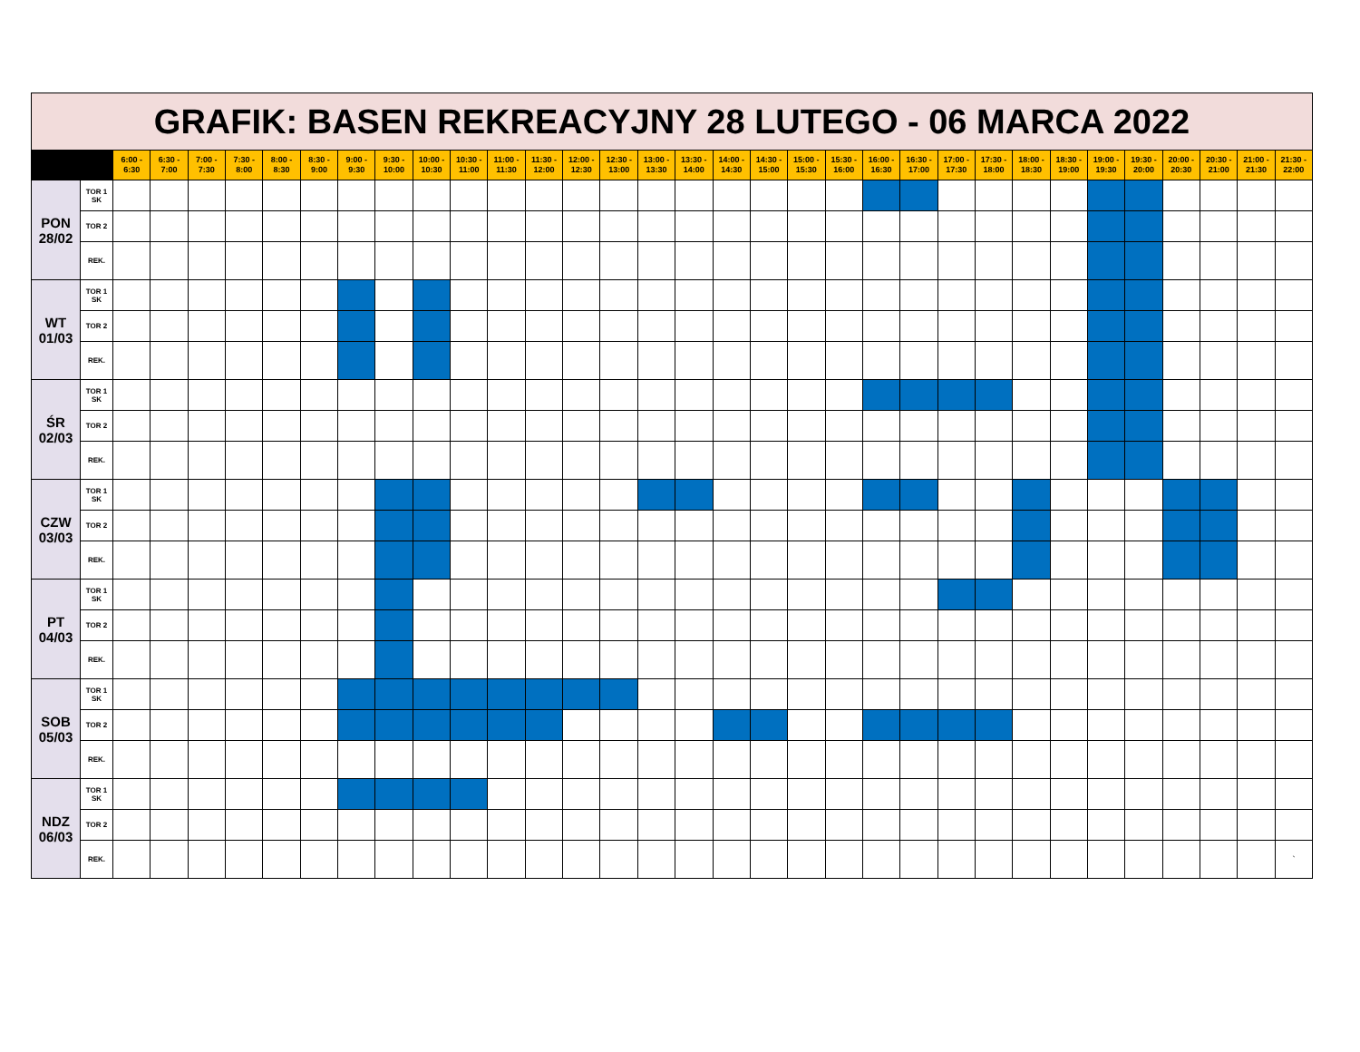| GRAFIK: BASEN REKREACYJNY 28 LUTEGO - 06 MARCA 2022 | | | | | | | | | | | | | | | | | | | | | | | | | | | | | | | | | |
| | | 6:00 - 6:30 | 6:30 - 7:00 | 7:00 - 7:30 | 7:30 - 8:00 | 8:00 - 8:30 | 8:30 - 9:00 | 9:00 - 9:30 | 9:30 - 10:00 | 10:00 - 10:30 | 10:30 - 11:00 | 11:00 - 11:30 | 11:30 - 12:00 | 12:00 - 12:30 | 12:30 - 13:00 | 13:00 - 13:30 | 13:30 - 14:00 | 14:00 - 14:30 | 14:30 - 15:00 | 15:00 - 15:30 | 15:30 - 16:00 | 16:00 - 16:30 | 16:30 - 17:00 | 17:00 - 17:30 | 17:30 - 18:00 | 18:00 - 18:30 | 18:30 - 19:00 | 19:00 - 19:30 | 19:30 - 20:00 | 20:00 - 20:30 | 20:30 - 21:00 | 21:00 - 21:30 | 21:30 - 22:00 |
| PON 28/02 | TOR 1 SK | | | | | | | | | | | | | | | | | | | | | | | | | | | | | | | | |
| | TOR 2 | | | | | | | | | | | | | | | | | | | | | | | | | | | | | | | | |
| | REK. | | | | | | | | | | | | | | | | | | | | | | | | | | | | | | | | |
| WT 01/03 | TOR 1 SK | | | | | | | | | | | | | | | | | | | | | | | | | | | | | | | | |
| | TOR 2 | | | | | | | | | | | | | | | | | | | | | | | | | | | | | | | | |
| | REK. | | | | | | | | | | | | | | | | | | | | | | | | | | | | | | | | |
| ŚR 02/03 | TOR 1 SK | | | | | | | | | | | | | | | | | | | | | | | | | | | | | | | | |
| | TOR 2 | | | | | | | | | | | | | | | | | | | | | | | | | | | | | | | | |
| | REK. | | | | | | | | | | | | | | | | | | | | | | | | | | | | | | | | |
| CZW 03/03 | TOR 1 SK | | | | | | | | | | | | | | | | | | | | | | | | | | | | | | | | |
| | TOR 2 | | | | | | | | | | | | | | | | | | | | | | | | | | | | | | | | |
| | REK. | | | | | | | | | | | | | | | | | | | | | | | | | | | | | | | | |
| PT 04/03 | TOR 1 SK | | | | | | | | | | | | | | | | | | | | | | | | | | | | | | | | |
| | TOR 2 | | | | | | | | | | | | | | | | | | | | | | | | | | | | | | | | |
| | REK. | | | | | | | | | | | | | | | | | | | | | | | | | | | | | | | | |
| SOB 05/03 | TOR 1 SK | | | | | | | | | | | | | | | | | | | | | | | | | | | | | | | | |
| | TOR 2 | | | | | | | | | | | | | | | | | | | | | | | | | | | | | | | | |
| | REK. | | | | | | | | | | | | | | | | | | | | | | | | | | | | | | | | |
| NDZ 06/03 | TOR 1 SK | | | | | | | | | | | | | | | | | | | | | | | | | | | | | | | | |
| | TOR 2 | | | | | | | | | | | | | | | | | | | | | | | | | | | | | | | | |
| | REK. | | | | | | | | | | | | | | | | | | | | | | | | | | | | | | | | ` |